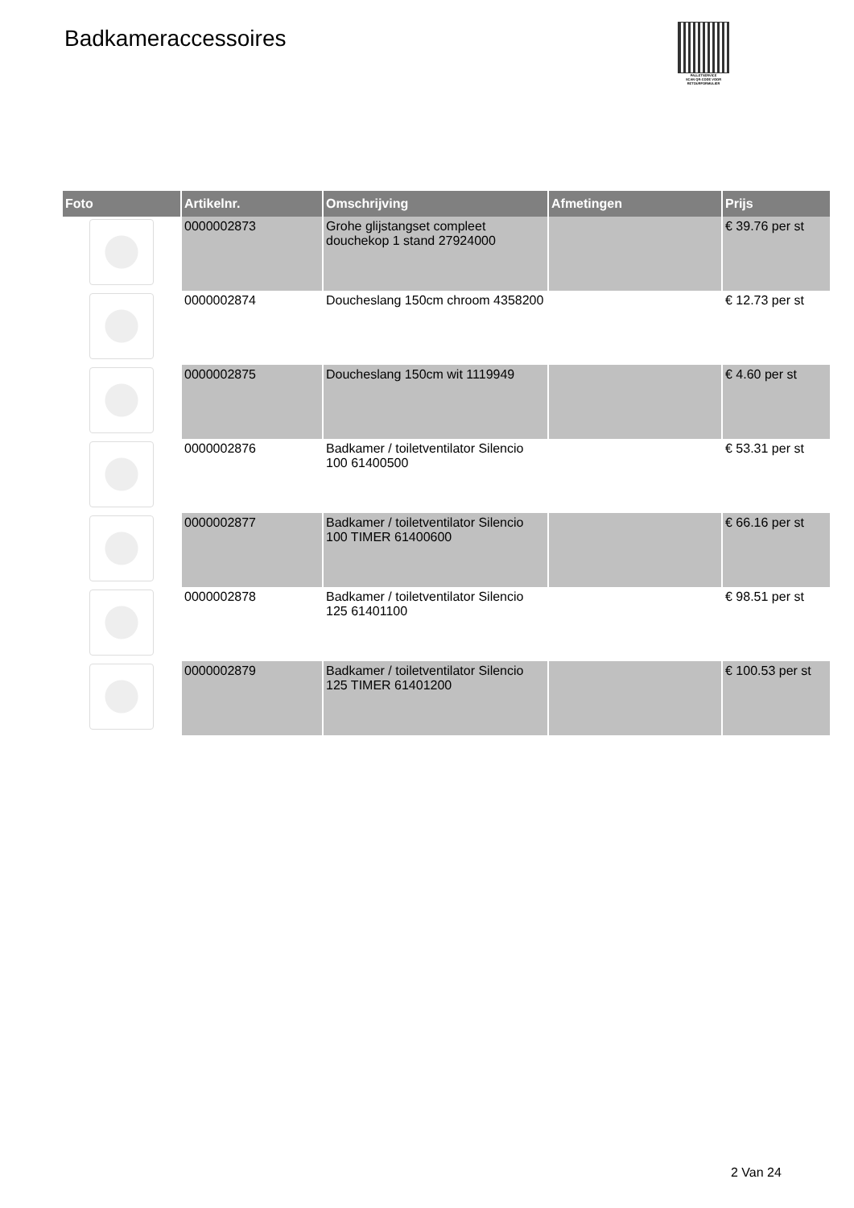Badkameraccessoires
PALLETSERVICE
SCAN QR-CODE VOOR RETOURFORMULIER
| Foto | Artikelnr. | Omschrijving | Afmetingen | Prijs |
| --- | --- | --- | --- | --- |
| | 0000002873 | Grohe glijstangset compleet douchekop 1 stand 27924000 | | € 39.76 per st |
| | 0000002874 | Doucheslang 150cm chroom 4358200 | | € 12.73 per st |
| | 0000002875 | Doucheslang 150cm wit 1119949 | | € 4.60 per st |
| | 0000002876 | Badkamer / toiletventilator Silencio 100 61400500 | | € 53.31 per st |
| | 0000002877 | Badkamer / toiletventilator Silencio 100 TIMER 61400600 | | € 66.16 per st |
| | 0000002878 | Badkamer / toiletventilator Silencio 125 61401100 | | € 98.51 per st |
| | 0000002879 | Badkamer / toiletventilator Silencio 125 TIMER 61401200 | | € 100.53 per st |
2 Van 24